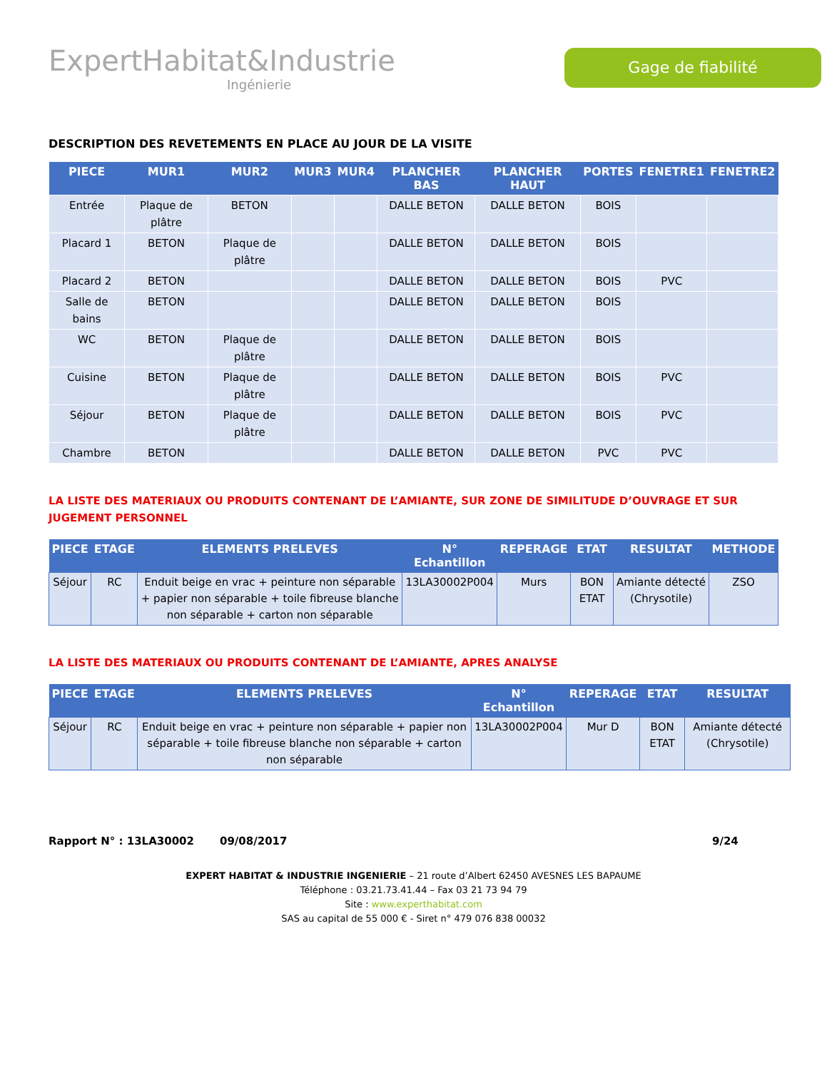ExpertHabitat&Industrie
Ingénierie
Gage de fiabilité
DESCRIPTION DES REVETEMENTS EN PLACE AU JOUR DE LA VISITE
| PIECE | MUR1 | MUR2 | MUR3 | MUR4 | PLANCHER BAS | PLANCHER HAUT | PORTES | FENETRE1 | FENETRE2 |
| --- | --- | --- | --- | --- | --- | --- | --- | --- | --- |
| Entrée | Plaque de plâtre | BETON | | | DALLE BETON | DALLE BETON | BOIS | | |
| Placard 1 | BETON | Plaque de plâtre | | | DALLE BETON | DALLE BETON | BOIS | | |
| Placard 2 | BETON | | | | DALLE BETON | DALLE BETON | BOIS | PVC | |
| Salle de bains | BETON | | | | DALLE BETON | DALLE BETON | BOIS | | |
| WC | BETON | Plaque de plâtre | | | DALLE BETON | DALLE BETON | BOIS | | |
| Cuisine | BETON | Plaque de plâtre | | | DALLE BETON | DALLE BETON | BOIS | PVC | |
| Séjour | BETON | Plaque de plâtre | | | DALLE BETON | DALLE BETON | BOIS | PVC | |
| Chambre | BETON | | | | DALLE BETON | DALLE BETON | PVC | PVC | |
LA LISTE DES MATERIAUX OU PRODUITS CONTENANT DE L’AMIANTE, SUR ZONE DE SIMILITUDE D’OUVRAGE ET SUR JUGEMENT PERSONNEL
| PIECE | ETAGE | ELEMENTS PRELEVES | N° Echantillon | REPERAGE | ETAT | RESULTAT | METHODE |
| --- | --- | --- | --- | --- | --- | --- | --- |
| Séjour | RC | Enduit beige en vrac + peinture non séparable + papier non séparable + toile fibreuse blanche non séparable + carton non séparable | 13LA30002P004 | Murs | BON ETAT | Amiante détecté (Chrysotile) | ZSO |
LA LISTE DES MATERIAUX OU PRODUITS CONTENANT DE L’AMIANTE, APRES ANALYSE
| PIECE | ETAGE | ELEMENTS PRELEVES | N° Echantillon | REPERAGE | ETAT | RESULTAT |
| --- | --- | --- | --- | --- | --- | --- |
| Séjour | RC | Enduit beige en vrac + peinture non séparable + papier non séparable + toile fibreuse blanche non séparable + carton non séparable | 13LA30002P004 | Mur D | BON ETAT | Amiante détecté (Chrysotile) |
Rapport N° : 13LA30002 09/08/2017 9/24
EXPERT HABITAT & INDUSTRIE INGENIERIE – 21 route d’Albert 62450 AVESNES LES BAPAUME
Téléphone : 03.21.73.41.44 – Fax 03 21 73 94 79
Site : www.experthabitat.com
SAS au capital de 55 000 € - Siret n° 479 076 838 00032